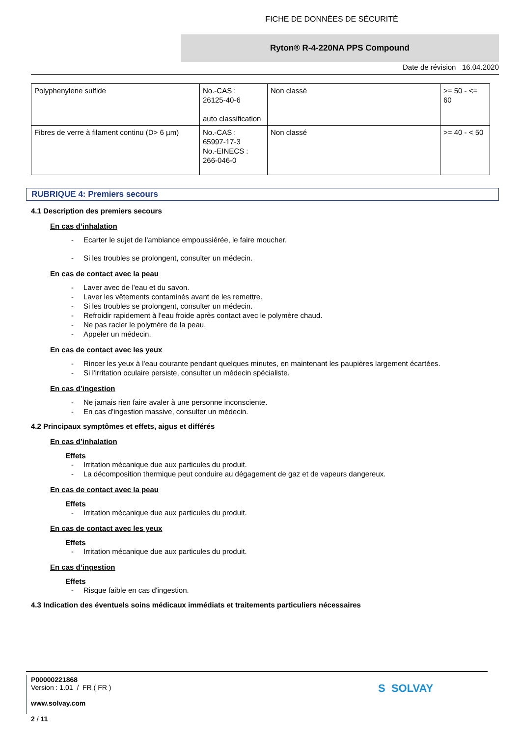FICHE DE DONNÉES DE SÉCURITÉ
Ryton® R-4-220NA PPS Compound
Date de révision 16.04.2020
| Polyphenylene sulfide | No.-CAS : 26125-40-6 auto classification | Non classé | >= 50 - <= 60 |
| Fibres de verre à filament continu (D> 6 µm) | No.-CAS : 65997-17-3 No.-EINECS : 266-046-0 | Non classé | >= 40 - < 50 |
RUBRIQUE 4: Premiers secours
4.1 Description des premiers secours
En cas d’inhalation
- Ecarter le sujet de l'ambiance empoussiérée, le faire moucher.
- Si les troubles se prolongent, consulter un médecin.
En cas de contact avec la peau
- Laver avec de l'eau et du savon.
- Laver les vêtements contaminés avant de les remettre.
- Si les troubles se prolongent, consulter un médecin.
- Refroidir rapidement à l'eau froide après contact avec le polymère chaud.
- Ne pas racler le polymère de la peau.
- Appeler un médecin.
En cas de contact avec les yeux
- Rincer les yeux à l'eau courante pendant quelques minutes, en maintenant les paupières largement écartées.
- Si l'irritation oculaire persiste, consulter un médecin spécialiste.
En cas d’ingestion
- Ne jamais rien faire avaler à une personne inconsciente.
- En cas d'ingestion massive, consulter un médecin.
4.2 Principaux symptômes et effets, aigus et différés
En cas d’inhalation
Effets
- Irritation mécanique due aux particules du produit.
- La décomposition thermique peut conduire au dégagement de gaz et de vapeurs dangereux.
En cas de contact avec la peau
Effets
- Irritation mécanique due aux particules du produit.
En cas de contact avec les yeux
Effets
- Irritation mécanique due aux particules du produit.
En cas d’ingestion
Effets
- Risque faible en cas d'ingestion.
4.3 Indication des éventuels soins médicaux immédiats et traitements particuliers nécessaires
P00000221868
Version : 1.01 / FR ( FR )
www.solvay.com
2 / 11
S SOLVAY